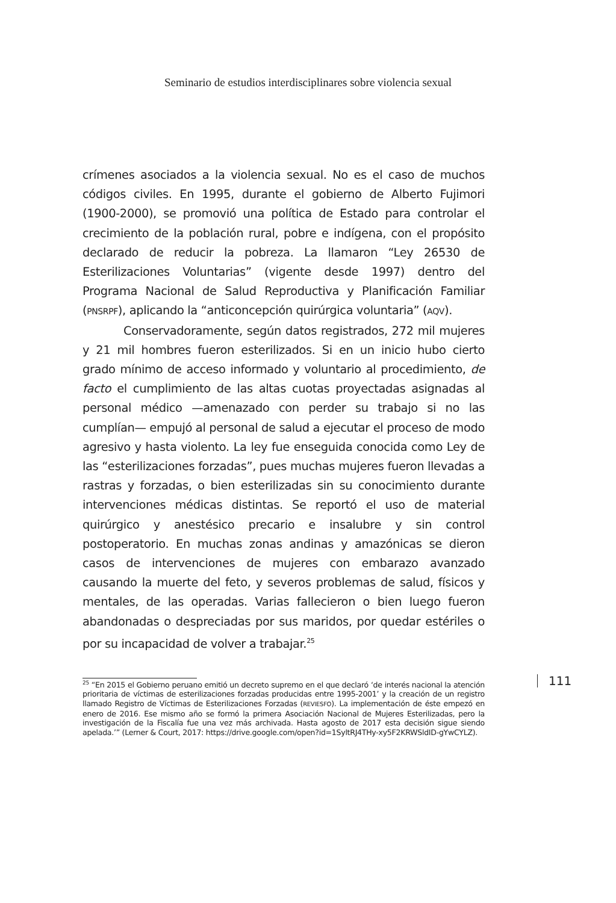Seminario de estudios interdisciplinares sobre violencia sexual
crímenes asociados a la violencia sexual. No es el caso de muchos códigos civiles. En 1995, durante el gobierno de Alberto Fujimori (1900-2000), se promovió una política de Estado para controlar el crecimiento de la población rural, pobre e indígena, con el propósito declarado de reducir la pobreza. La llamaron “Ley 26530 de Esterilizaciones Voluntarias” (vigente desde 1997) dentro del Programa Nacional de Salud Reproductiva y Planificación Familiar (PNSRPF), aplicando la “anticoncepción quirúrgica voluntaria” (AQV).
Conservadoramente, según datos registrados, 272 mil mujeres y 21 mil hombres fueron esterilizados. Si en un inicio hubo cierto grado mínimo de acceso informado y voluntario al procedimiento, de facto el cumplimiento de las altas cuotas proyectadas asignadas al personal médico —amenazado con perder su trabajo si no las cumplían— empujó al personal de salud a ejecutar el proceso de modo agresivo y hasta violento. La ley fue enseguida conocida como Ley de las “esterilizaciones forzadas”, pues muchas mujeres fueron llevadas a rastras y forzadas, o bien esterilizadas sin su conocimiento durante intervenciones médicas distintas. Se reportó el uso de material quirúrgico y anestésico precario e insalubre y sin control postoperatorio. En muchas zonas andinas y amazónicas se dieron casos de intervenciones de mujeres con embarazo avanzado causando la muerte del feto, y severos problemas de salud, físicos y mentales, de las operadas. Varias fallecieron o bien luego fueron abandonadas o despreciadas por sus maridos, por quedar estériles o por su incapacidad de volver a trabajar.<sup>25</sup>
<sup>25</sup> “En 2015 el Gobierno peruano emitió un decreto supremo en el que declaró ‘de interés nacional la atención prioritaria de víctimas de esterilizaciones forzadas producidas entre 1995-2001’ y la creación de un registro llamado Registro de Víctimas de Esterilizaciones Forzadas (REVIESFO). La implementación de éste empezó en enero de 2016. Ese mismo año se formó la primera Asociación Nacional de Mujeres Esterilizadas, pero la investigación de la Fiscalía fue una vez más archivada. Hasta agosto de 2017 esta decisión sigue siendo apelada.’” (Lerner & Court, 2017: https://drive.google.com/open?id=1SyltRJ4THy-xy5F2KRWSldID-gYwCYLZ).
111